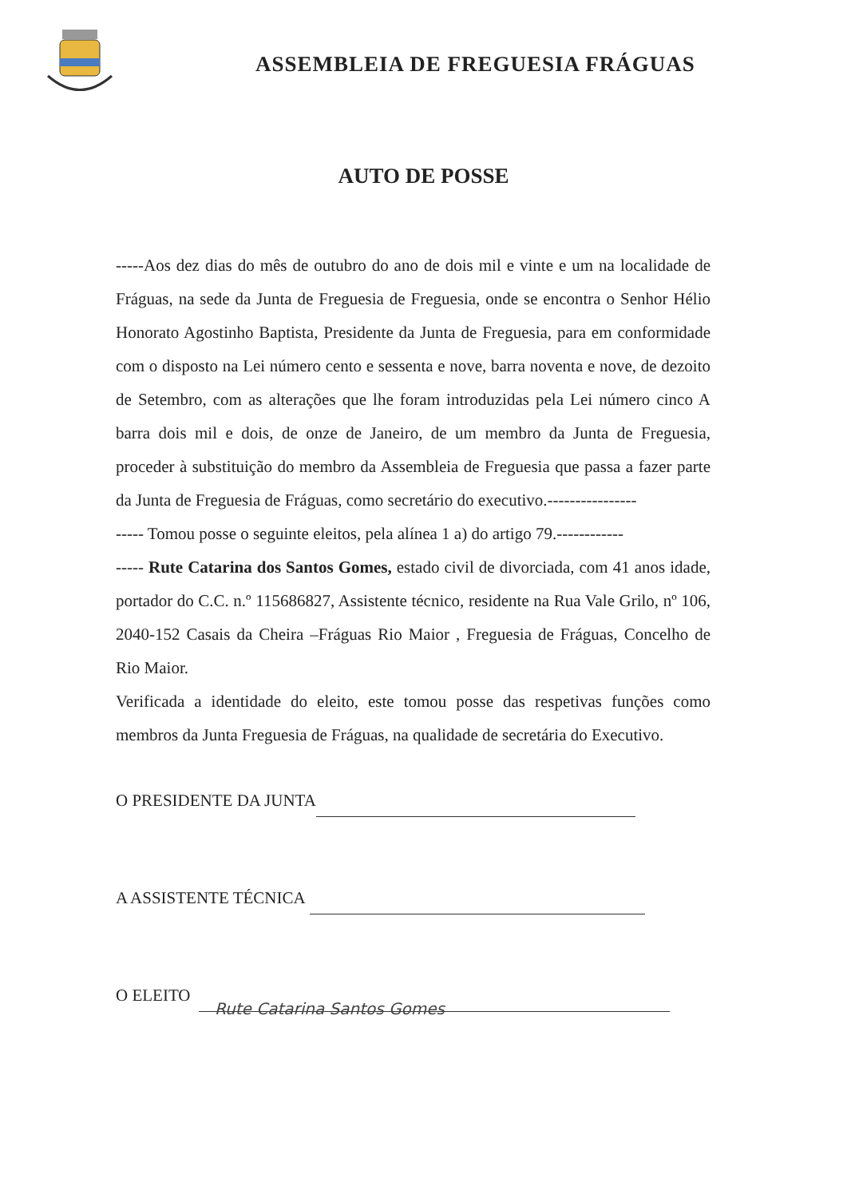ASSEMBLEIA DE FREGUESIA FRÁGUAS
AUTO DE POSSE
-----Aos dez dias do mês de outubro do ano de dois mil e vinte e um na localidade de Fráguas, na sede da Junta de Freguesia de Freguesia, onde se encontra o Senhor Hélio Honorato Agostinho Baptista, Presidente da Junta de Freguesia, para em conformidade com o disposto na Lei número cento e sessenta e nove, barra noventa e nove, de dezoito de Setembro, com as alterações que lhe foram introduzidas pela Lei número cinco A barra dois mil e dois, de onze de Janeiro, de um membro da Junta de Freguesia, proceder à substituição do membro da Assembleia de Freguesia que passa a fazer parte da Junta de Freguesia de Fráguas, como secretário do executivo.----------------
----- Tomou posse o seguinte eleitos, pela alínea 1 a) do artigo 79.------------
----- Rute Catarina dos Santos Gomes, estado civil de divorciada, com 41 anos idade, portador do C.C. n.º 115686827, Assistente técnico, residente na Rua Vale Grilo, nº 106, 2040-152 Casais da Cheira –Fráguas Rio Maior , Freguesia de Fráguas, Concelho de Rio Maior.
Verificada a identidade do eleito, este tomou posse das respetivas funções como membros da Junta Freguesia de Fráguas, na qualidade de secretária do Executivo.
O PRESIDENTE DA JUNTA
A ASSISTENTE TÉCNICA
O ELEITO Rute Catarina Santos Gomes